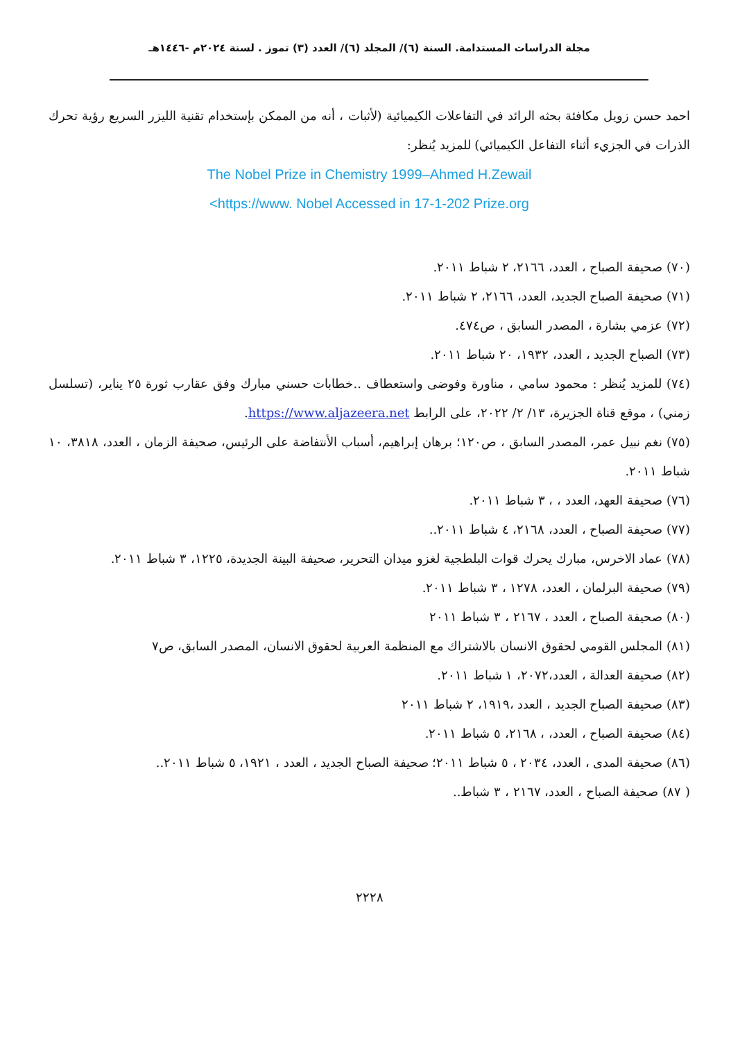مجلة الدراسات المستدامة. السنة (٦)/ المجلد (٦)/ العدد (٣) تموز . لسنة ٢٠٢٤م -١٤٤٦هـ
احمد حسن زويل مكافئة بحثه الرائد في التفاعلات الكيميائية (لأثبات ، أنه من الممكن بإستخدام تقنية الليزر السريع رؤية تحرك الذرات في الجزيء أثناء التفاعل الكيميائي) للمزيد يُنظر:
The Nobel Prize in Chemistry 1999–Ahmed H.Zewail
<https://www. Nobel Accessed in 17-1-202 Prize.org
(٧٠) صحيفة الصباح ، العدد، ٢١٦٦، ٢ شباط ٢٠١١.
(٧١) صحيفة الصباح الجديد، العدد، ٢١٦٦، ٢ شباط ٢٠١١.
(٧٢) عزمي بشارة ، المصدر السابق ، ص٤٧٤.
(٧٣) الصباح الجديد ، العدد، ١٩٣٢، ٢٠ شباط ٢٠١١.
(٧٤) للمزيد يُنظر : محمود سامي ، مناورة وفوضى واستعطاف ..خطابات حسني مبارك وفق عقارب ثورة ٢٥ يناير، (تسلسل زمني) ، موقع قناة الجزيرة، ١٣/ ٢/ ٢٠٢٢، على الرابط https://www.aljazeera.net.
(٧٥) نغم نبيل عمر، المصدر السابق ، ص١٢٠؛ برهان إبراهيم، أسباب الأنتفاضة على الرئيس، صحيفة الزمان ، العدد، ٣٨١٨، ١٠ شباط ٢٠١١.
(٧٦) صحيفة العهد، العدد ، ، ٣ شباط ٢٠١١.
(٧٧) صحيفة الصباح ، العدد، ٢١٦٨، ٤ شباط ٢٠١١..
(٧٨) عماد الاخرس، مبارك يحرك قوات البلطجية لغزو ميدان التحرير، صحيفة البينة الجديدة، ١٢٢٥، ٣ شباط ٢٠١١.
(٧٩) صحيفة البرلمان ، العدد، ١٢٧٨ ، ٣ شباط ٢٠١١.
(٨٠) صحيفة الصباح ، العدد ، ٢١٦٧ ، ٣ شباط ٢٠١١
(٨١) المجلس القومي لحقوق الانسان بالاشتراك مع المنظمة العربية لحقوق الانسان، المصدر السابق، ص٧
(٨٢) صحيفة العدالة ، العدد،٢٠٧٢، ١ شباط ٢٠١١.
(٨٣) صحيفة الصباح الجديد ، العدد ،١٩١٩، ٢ شباط ٢٠١١
(٨٤) صحيفة الصباح ، العدد، ، ٢١٦٨، ٥ شباط ٢٠١١.
(٨٦) صحيفة المدى ، العدد، ٢٠٣٤ ، ٥ شباط ٢٠١١؛ صحيفة الصباح الجديد ، العدد ، ١٩٢١، ٥ شباط ٢٠١١..
( ٨٧) صحيفة الصباح ، العدد، ٢١٦٧ ، ٣ شباط..
٢٢٢٨